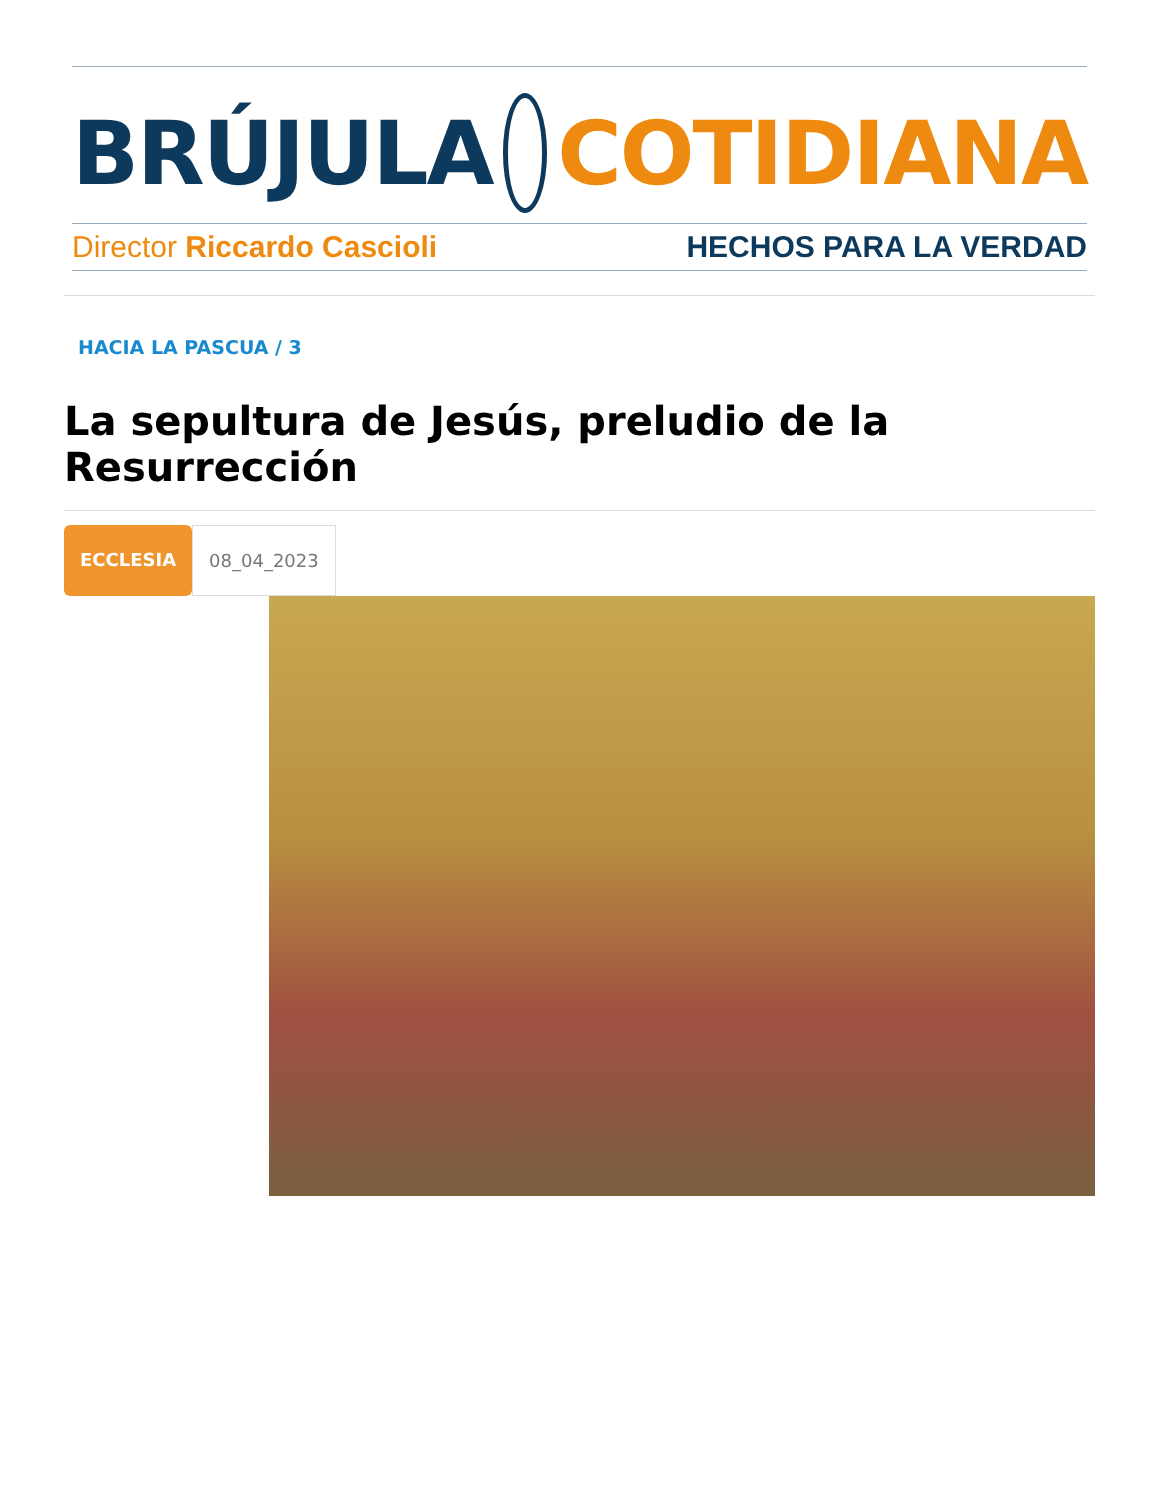BRÚJULA COTIDIANA
Director Riccardo Cascioli HECHOS PARA LA VERDAD
HACIA LA PASCUA / 3
La sepultura de Jesús, preludio de la Resurrección
ECCLESIA 08_04_2023